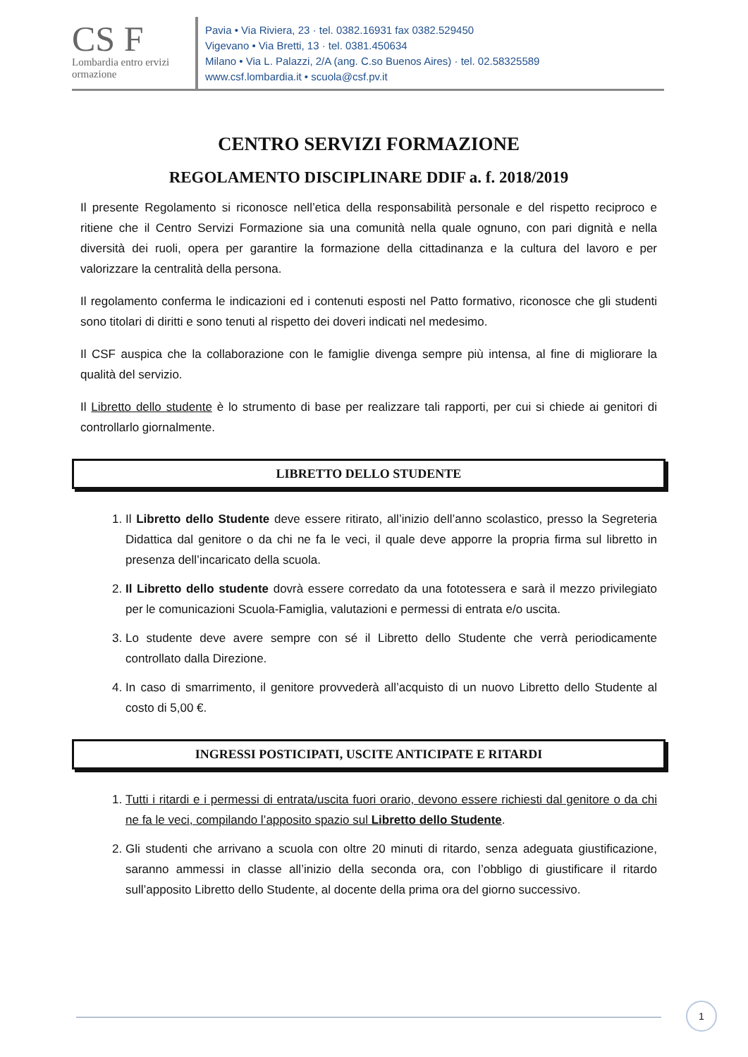CS F
Lombardia entro ervizi ormazione
Pavia • Via Riviera, 23 · tel. 0382.16931 fax 0382.529450
Vigevano • Via Bretti, 13 · tel. 0381.450634
Milano • Via L. Palazzi, 2/A (ang. C.so Buenos Aires) · tel. 02.58325589
www.csf.lombardia.it • scuola@csf.pv.it
CENTRO SERVIZI FORMAZIONE
REGOLAMENTO DISCIPLINARE DDIF a. f. 2018/2019
Il presente Regolamento si riconosce nell’etica della responsabilità personale e del rispetto reciproco e ritiene che il Centro Servizi Formazione sia una comunità nella quale ognuno, con pari dignità e nella diversità dei ruoli, opera per garantire la formazione della cittadinanza e la cultura del lavoro e per valorizzare la centralità della persona.
Il regolamento conferma le indicazioni ed i contenuti esposti nel Patto formativo, riconosce che gli studenti sono titolari di diritti e sono tenuti al rispetto dei doveri indicati nel medesimo.
Il CSF auspica che la collaborazione con le famiglie divenga sempre più intensa, al fine di migliorare la qualità del servizio.
Il Libretto dello studente è lo strumento di base per realizzare tali rapporti, per cui si chiede ai genitori di controllarlo giornalmente.
LIBRETTO DELLO STUDENTE
1. Il Libretto dello Studente deve essere ritirato, all’inizio dell’anno scolastico, presso la Segreteria Didattica dal genitore o da chi ne fa le veci, il quale deve apporre la propria firma sul libretto in presenza dell’incaricato della scuola.
2. Il Libretto dello studente dovrà essere corredato da una fototessera e sarà il mezzo privilegiato per le comunicazioni Scuola-Famiglia, valutazioni e permessi di entrata e/o uscita.
3. Lo studente deve avere sempre con sé il Libretto dello Studente che verrà periodicamente controllato dalla Direzione.
4. In caso di smarrimento, il genitore provvederà all’acquisto di un nuovo Libretto dello Studente al costo di 5,00 €.
INGRESSI POSTICIPATI, USCITE ANTICIPATE E RITARDI
1. Tutti i ritardi e i permessi di entrata/uscita fuori orario, devono essere richiesti dal genitore o da chi ne fa le veci, compilando l’apposito spazio sul Libretto dello Studente.
2. Gli studenti che arrivano a scuola con oltre 20 minuti di ritardo, senza adeguata giustificazione, saranno ammessi in classe all’inizio della seconda ora, con l’obbligo di giustificare il ritardo sull’apposito Libretto dello Studente, al docente della prima ora del giorno successivo.
1